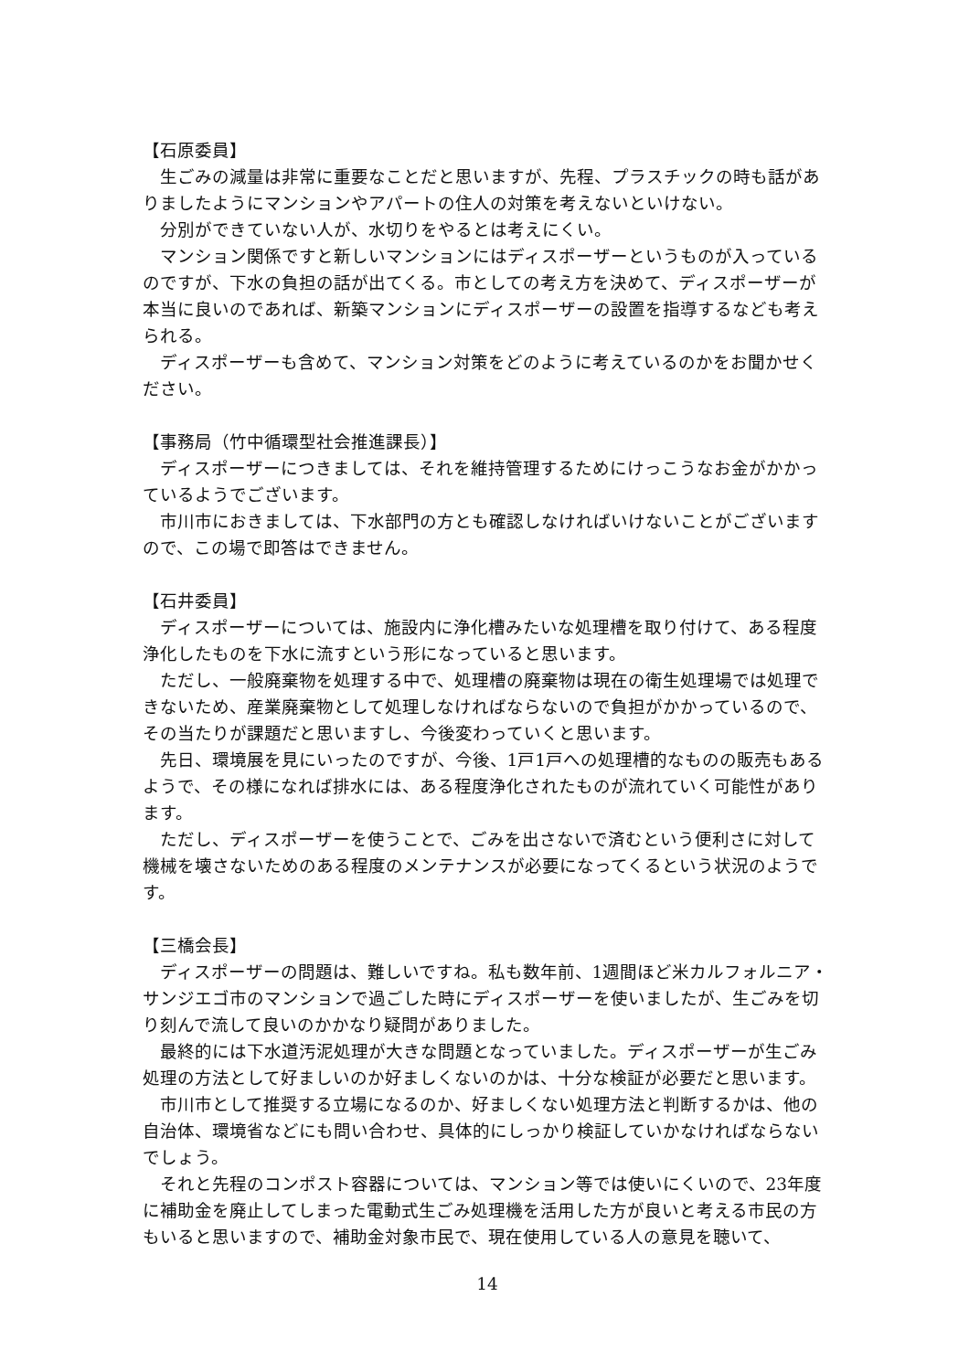【石原委員】
生ごみの減量は非常に重要なことだと思いますが、先程、プラスチックの時も話がありましたようにマンションやアパートの住人の対策を考えないといけない。
分別ができていない人が、水切りをやるとは考えにくい。
マンション関係ですと新しいマンションにはディスポーザーというものが入っているのですが、下水の負担の話が出てくる。市としての考え方を決めて、ディスポーザーが本当に良いのであれば、新築マンションにディスポーザーの設置を指導するなども考えられる。
ディスポーザーも含めて、マンション対策をどのように考えているのかをお聞かせください。
【事務局（竹中循環型社会推進課長）】
ディスポーザーにつきましては、それを維持管理するためにけっこうなお金がかかっているようでございます。
市川市におきましては、下水部門の方とも確認しなければいけないことがございますので、この場で即答はできません。
【石井委員】
ディスポーザーについては、施設内に浄化槽みたいな処理槽を取り付けて、ある程度浄化したものを下水に流すという形になっていると思います。
ただし、一般廃棄物を処理する中で、処理槽の廃棄物は現在の衛生処理場では処理できないため、産業廃棄物として処理しなければならないので負担がかかっているので、その当たりが課題だと思いますし、今後変わっていくと思います。
先日、環境展を見にいったのですが、今後、1戸1戸への処理槽的なものの販売もあるようで、その様になれば排水には、ある程度浄化されたものが流れていく可能性があります。
ただし、ディスポーザーを使うことで、ごみを出さないで済むという便利さに対して機械を壊さないためのある程度のメンテナンスが必要になってくるという状況のようです。
【三橋会長】
ディスポーザーの問題は、難しいですね。私も数年前、1週間ほど米カルフォルニア・サンジエゴ市のマンションで過ごした時にディスポーザーを使いましたが、生ごみを切り刻んで流して良いのかかなり疑問がありました。
最終的には下水道汚泥処理が大きな問題となっていました。ディスポーザーが生ごみ処理の方法として好ましいのか好ましくないのかは、十分な検証が必要だと思います。
市川市として推奨する立場になるのか、好ましくない処理方法と判断するかは、他の自治体、環境省などにも問い合わせ、具体的にしっかり検証していかなければならないでしょう。
それと先程のコンポスト容器については、マンション等では使いにくいので、23年度に補助金を廃止してしまった電動式生ごみ処理機を活用した方が良いと考える市民の方もいると思いますので、補助金対象市民で、現在使用している人の意見を聴いて、
14